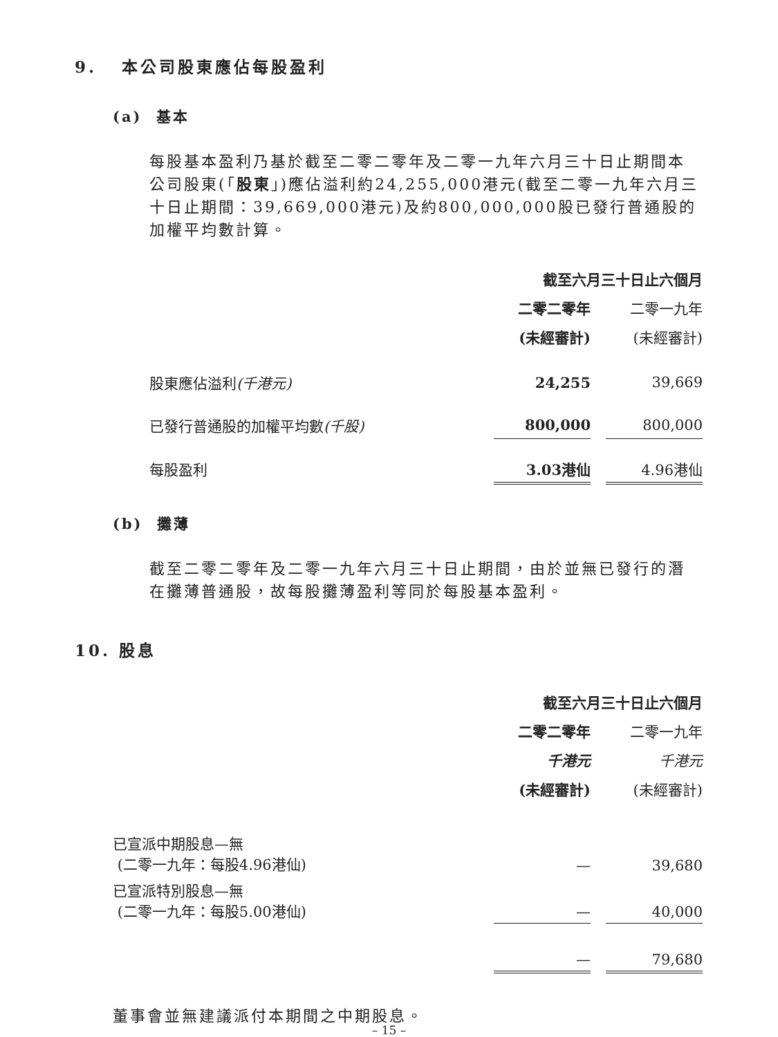9. 本公司股東應佔每股盈利
(a) 基本
每股基本盈利乃基於截至二零二零年及二零一九年六月三十日止期間本公司股東(「股東」)應佔溢利約24,255,000港元(截至二零一九年六月三十日止期間：39,669,000港元)及約800,000,000股已發行普通股的加權平均數計算。
| | 截至六月三十日止六個月 | | |
| | 二零二零年 | | 二零一九年 |
| | (未經審計) | | (未經審計) |
| 股東應佔溢利 (千港元) | 24,255 | | 39,669 |
| 已發行普通股的加權平均數 (千股) | 800,000 | | 800,000 |
| 每股盈利 | 3.03港仙 | | 4.96港仙 |
(b) 攤薄
截至二零二零年及二零一九年六月三十日止期間，由於並無已發行的潛在攤薄普通股，故每股攤薄盈利等同於每股基本盈利。
10. 股息
| | 截至六月三十日止六個月 | | |
| | 二零二零年 | | 二零一九年 |
| | 千港元 | | 千港元 |
| | (未經審計) | | (未經審計) |
| 已宣派中期股息—無 (二零一九年：每股4.96港仙) | — | | 39,680 |
| 已宣派特別股息—無 (二零一九年：每股5.00港仙) | — | | 40,000 |
| | — | | 79,680 |
董事會並無建議派付本期間之中期股息。
– 15 –